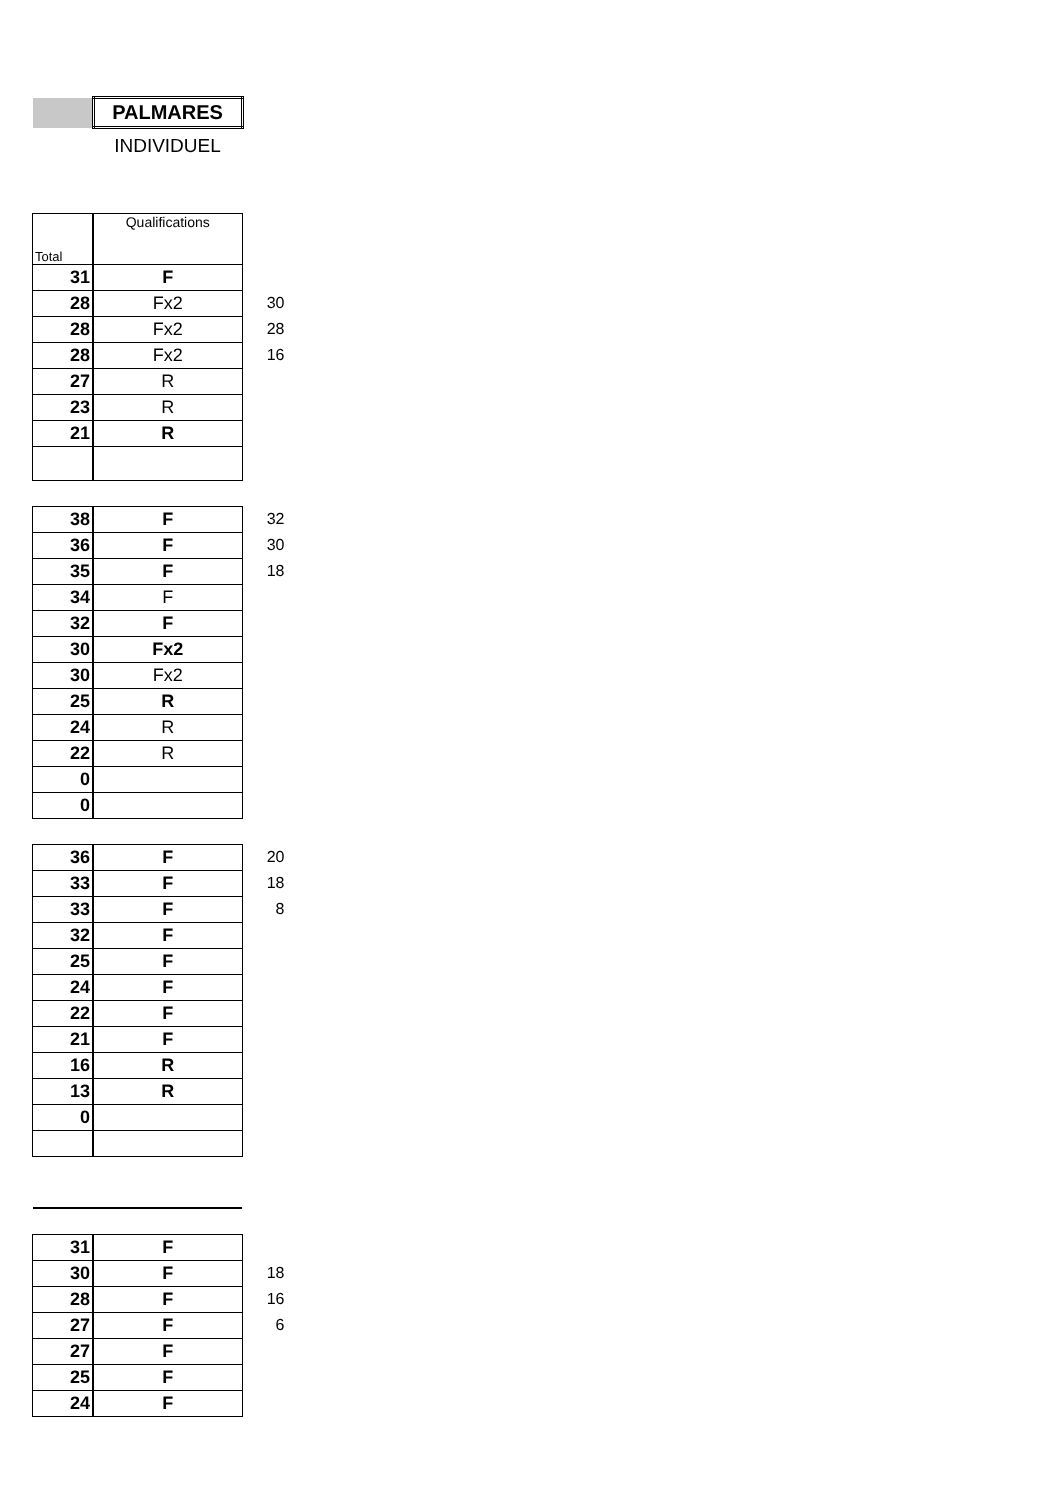| | PALMARES | |
| | INDIVIDUEL | |
| Total | Qualifications | |
| 31 | F | |
| 28 | Fx2 | 30 |
| 28 | Fx2 | 28 |
| 28 | Fx2 | 16 |
| 27 | R | |
| 23 | R | |
| 21 | R | |
| 38 | F | 32 |
| 36 | F | 30 |
| 35 | F | 18 |
| 34 | F | |
| 32 | F | |
| 30 | Fx2 | |
| 30 | Fx2 | |
| 25 | R | |
| 24 | R | |
| 22 | R | |
| 0 | | |
| 0 | | |
| 36 | F | 20 |
| 33 | F | 18 |
| 33 | F | 8 |
| 32 | F | |
| 25 | F | |
| 24 | F | |
| 22 | F | |
| 21 | F | |
| 16 | R | |
| 13 | R | |
| 0 | | |
| 31 | F | |
| 30 | F | 18 |
| 28 | F | 16 |
| 27 | F | 6 |
| 27 | F | |
| 25 | F | |
| 24 | F | |